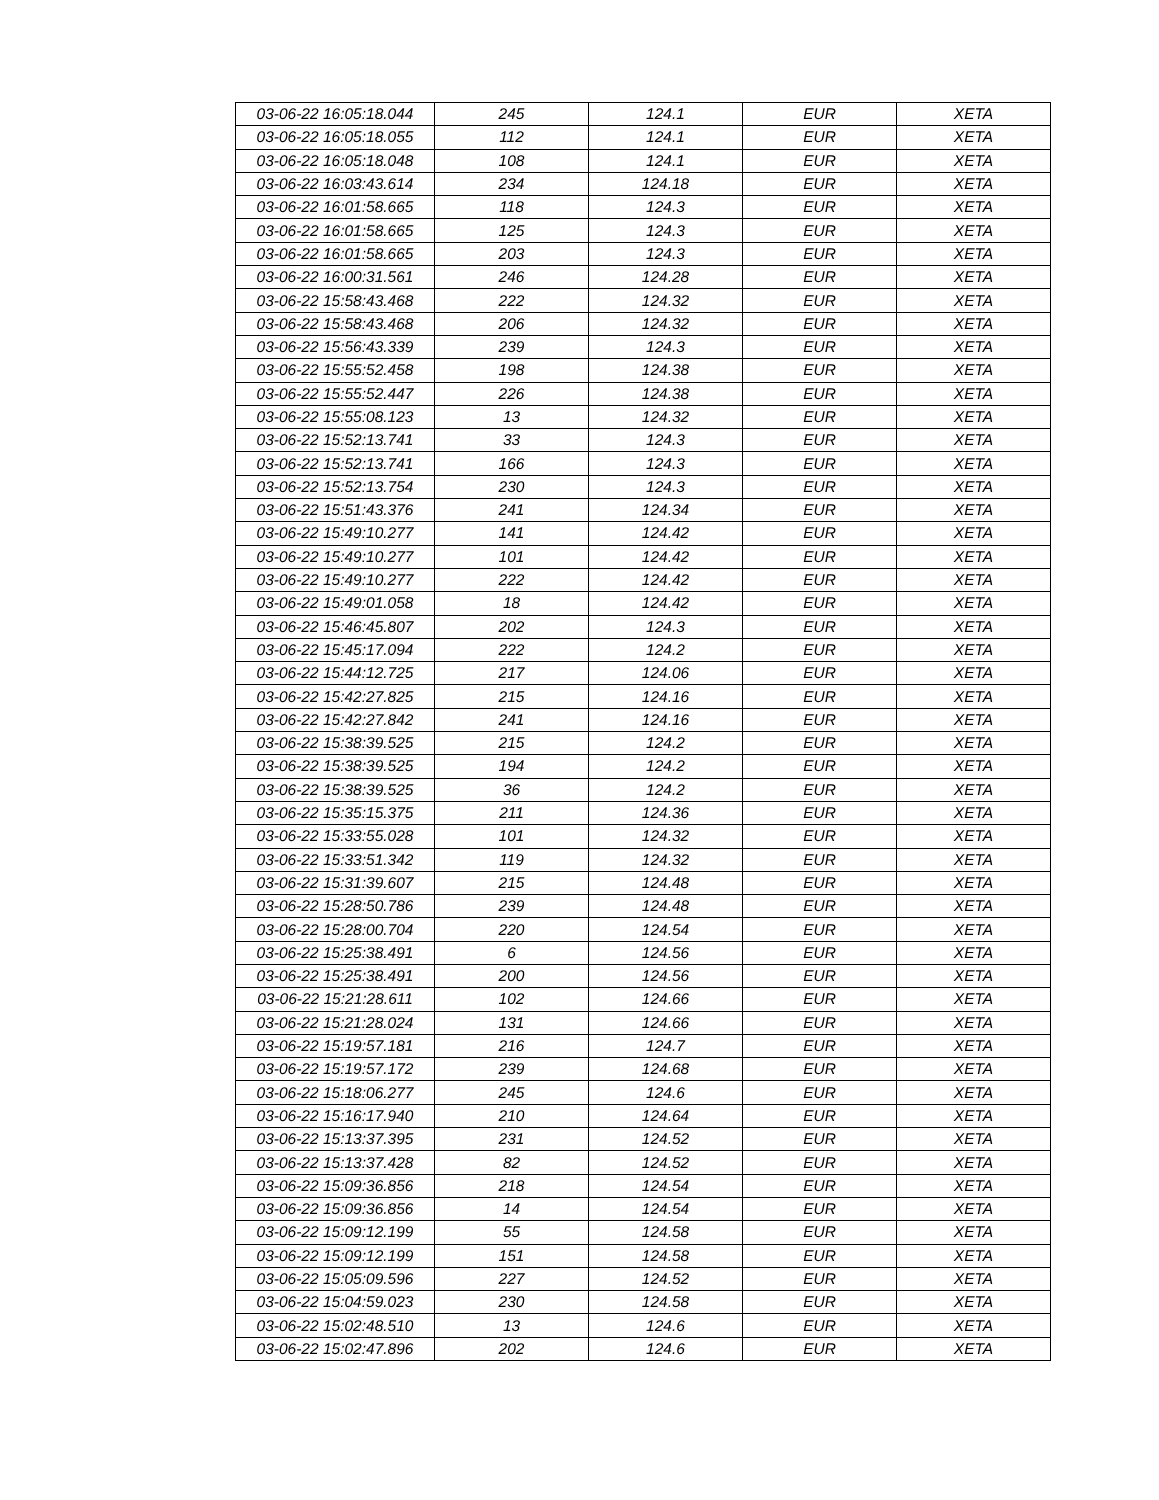| 03-06-22 16:05:18.044 | 245 | 124.1 | EUR | XETA |
| 03-06-22 16:05:18.055 | 112 | 124.1 | EUR | XETA |
| 03-06-22 16:05:18.048 | 108 | 124.1 | EUR | XETA |
| 03-06-22 16:03:43.614 | 234 | 124.18 | EUR | XETA |
| 03-06-22 16:01:58.665 | 118 | 124.3 | EUR | XETA |
| 03-06-22 16:01:58.665 | 125 | 124.3 | EUR | XETA |
| 03-06-22 16:01:58.665 | 203 | 124.3 | EUR | XETA |
| 03-06-22 16:00:31.561 | 246 | 124.28 | EUR | XETA |
| 03-06-22 15:58:43.468 | 222 | 124.32 | EUR | XETA |
| 03-06-22 15:58:43.468 | 206 | 124.32 | EUR | XETA |
| 03-06-22 15:56:43.339 | 239 | 124.3 | EUR | XETA |
| 03-06-22 15:55:52.458 | 198 | 124.38 | EUR | XETA |
| 03-06-22 15:55:52.447 | 226 | 124.38 | EUR | XETA |
| 03-06-22 15:55:08.123 | 13 | 124.32 | EUR | XETA |
| 03-06-22 15:52:13.741 | 33 | 124.3 | EUR | XETA |
| 03-06-22 15:52:13.741 | 166 | 124.3 | EUR | XETA |
| 03-06-22 15:52:13.754 | 230 | 124.3 | EUR | XETA |
| 03-06-22 15:51:43.376 | 241 | 124.34 | EUR | XETA |
| 03-06-22 15:49:10.277 | 141 | 124.42 | EUR | XETA |
| 03-06-22 15:49:10.277 | 101 | 124.42 | EUR | XETA |
| 03-06-22 15:49:10.277 | 222 | 124.42 | EUR | XETA |
| 03-06-22 15:49:01.058 | 18 | 124.42 | EUR | XETA |
| 03-06-22 15:46:45.807 | 202 | 124.3 | EUR | XETA |
| 03-06-22 15:45:17.094 | 222 | 124.2 | EUR | XETA |
| 03-06-22 15:44:12.725 | 217 | 124.06 | EUR | XETA |
| 03-06-22 15:42:27.825 | 215 | 124.16 | EUR | XETA |
| 03-06-22 15:42:27.842 | 241 | 124.16 | EUR | XETA |
| 03-06-22 15:38:39.525 | 215 | 124.2 | EUR | XETA |
| 03-06-22 15:38:39.525 | 194 | 124.2 | EUR | XETA |
| 03-06-22 15:38:39.525 | 36 | 124.2 | EUR | XETA |
| 03-06-22 15:35:15.375 | 211 | 124.36 | EUR | XETA |
| 03-06-22 15:33:55.028 | 101 | 124.32 | EUR | XETA |
| 03-06-22 15:33:51.342 | 119 | 124.32 | EUR | XETA |
| 03-06-22 15:31:39.607 | 215 | 124.48 | EUR | XETA |
| 03-06-22 15:28:50.786 | 239 | 124.48 | EUR | XETA |
| 03-06-22 15:28:00.704 | 220 | 124.54 | EUR | XETA |
| 03-06-22 15:25:38.491 | 6 | 124.56 | EUR | XETA |
| 03-06-22 15:25:38.491 | 200 | 124.56 | EUR | XETA |
| 03-06-22 15:21:28.611 | 102 | 124.66 | EUR | XETA |
| 03-06-22 15:21:28.024 | 131 | 124.66 | EUR | XETA |
| 03-06-22 15:19:57.181 | 216 | 124.7 | EUR | XETA |
| 03-06-22 15:19:57.172 | 239 | 124.68 | EUR | XETA |
| 03-06-22 15:18:06.277 | 245 | 124.6 | EUR | XETA |
| 03-06-22 15:16:17.940 | 210 | 124.64 | EUR | XETA |
| 03-06-22 15:13:37.395 | 231 | 124.52 | EUR | XETA |
| 03-06-22 15:13:37.428 | 82 | 124.52 | EUR | XETA |
| 03-06-22 15:09:36.856 | 218 | 124.54 | EUR | XETA |
| 03-06-22 15:09:36.856 | 14 | 124.54 | EUR | XETA |
| 03-06-22 15:09:12.199 | 55 | 124.58 | EUR | XETA |
| 03-06-22 15:09:12.199 | 151 | 124.58 | EUR | XETA |
| 03-06-22 15:05:09.596 | 227 | 124.52 | EUR | XETA |
| 03-06-22 15:04:59.023 | 230 | 124.58 | EUR | XETA |
| 03-06-22 15:02:48.510 | 13 | 124.6 | EUR | XETA |
| 03-06-22 15:02:47.896 | 202 | 124.6 | EUR | XETA |